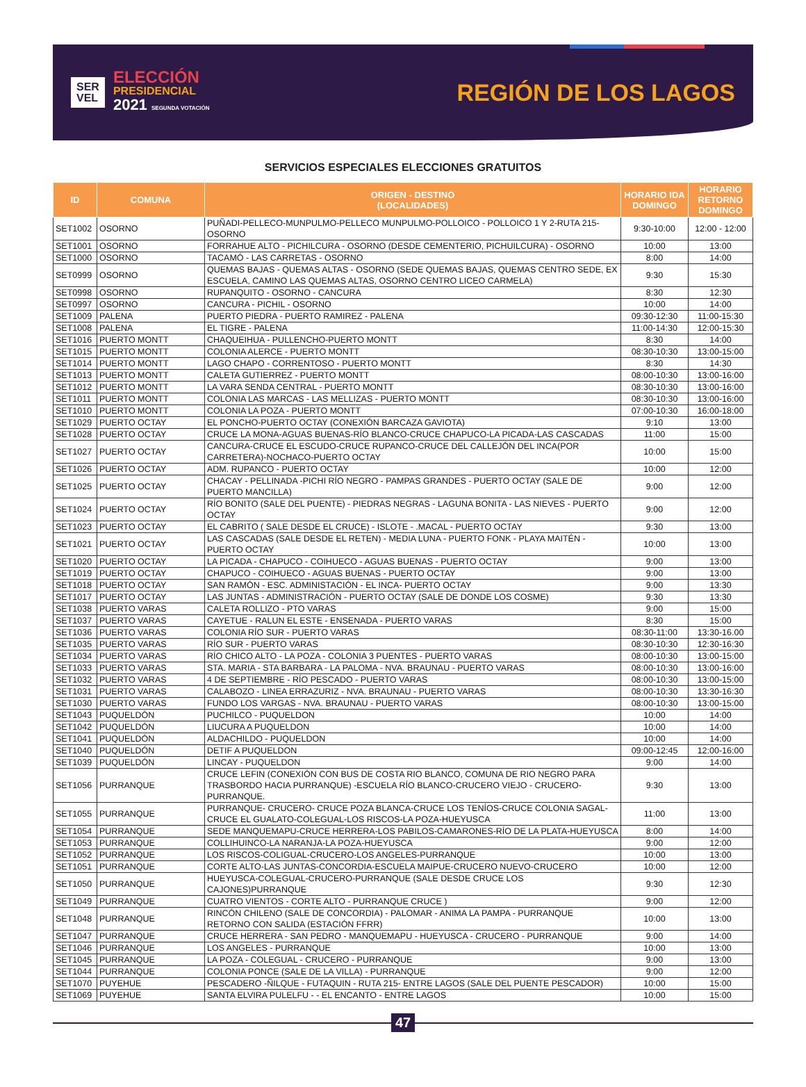SER
VEL
ELECCIÓN
PRESIDENCIAL
2021 SEGUNDA VOTACIÓN
REGIÓN DE LOS LAGOS
SERVICIOS ESPECIALES ELECCIONES GRATUITOS
| ID | COMUNA | ORIGEN - DESTINO (LOCALIDADES) | HORARIO IDA DOMINGO | HORARIO RETORNO DOMINGO |
| --- | --- | --- | --- | --- |
| SET1002 | OSORNO | PUÑADI-PELLECO-MUNPULMO-PELLECO MUNPULMO-POLLOICO - POLLOICO 1 Y 2-RUTA 215-OSORNO | 9:30-10:00 | 12:00 - 12:00 |
| SET1001 | OSORNO | FORRAHUE ALTO - PICHILCURA - OSORNO (DESDE CEMENTERIO, PICHUILCURA) - OSORNO | 10:00 | 13:00 |
| SET1000 | OSORNO | TACAMÓ - LAS CARRETAS - OSORNO | 8:00 | 14:00 |
| SET0999 | OSORNO | QUEMAS BAJAS - QUEMAS ALTAS - OSORNO (SEDE QUEMAS BAJAS, QUEMAS CENTRO SEDE, EX ESCUELA, CAMINO LAS QUEMAS ALTAS, OSORNO CENTRO LICEO CARMELA) | 9:30 | 15:30 |
| SET0998 | OSORNO | RUPANQUITO - OSORNO - CANCURA | 8:30 | 12:30 |
| SET0997 | OSORNO | CANCURA - PICHIL - OSORNO | 10:00 | 14:00 |
| SET1009 | PALENA | PUERTO PIEDRA - PUERTO RAMIREZ - PALENA | 09:30-12:30 | 11:00-15:30 |
| SET1008 | PALENA | EL TIGRE - PALENA | 11:00-14:30 | 12:00-15:30 |
| SET1016 | PUERTO MONTT | CHAQUEIHUA - PULLENCHO-PUERTO MONTT | 8:30 | 14:00 |
| SET1015 | PUERTO MONTT | COLONIA ALERCE - PUERTO MONTT | 08:30-10:30 | 13:00-15:00 |
| SET1014 | PUERTO MONTT | LAGO CHAPO - CORRENTOSO - PUERTO MONTT | 8:30 | 14:30 |
| SET1013 | PUERTO MONTT | CALETA GUTIERREZ - PUERTO MONTT | 08:00-10:30 | 13:00-16:00 |
| SET1012 | PUERTO MONTT | LA VARA SENDA CENTRAL - PUERTO MONTT | 08:30-10:30 | 13:00-16:00 |
| SET1011 | PUERTO MONTT | COLONIA LAS MARCAS - LAS MELLIZAS - PUERTO MONTT | 08:30-10:30 | 13:00-16:00 |
| SET1010 | PUERTO MONTT | COLONIA LA POZA - PUERTO MONTT | 07:00-10:30 | 16:00-18:00 |
| SET1029 | PUERTO OCTAY | EL PONCHO-PUERTO OCTAY (CONEXIÓN BARCAZA GAVIOTA) | 9:10 | 13:00 |
| SET1028 | PUERTO OCTAY | CRUCE LA MONA-AGUAS BUENAS-RÍO BLANCO-CRUCE CHAPUCO-LA PICADA-LAS CASCADAS | 11:00 | 15:00 |
| SET1027 | PUERTO OCTAY | CANCURA-CRUCE EL ESCUDO-CRUCE RUPANCO-CRUCE DEL CALLEJÓN DEL INCA(POR CARRETERA)-NOCHACO-PUERTO OCTAY | 10:00 | 15:00 |
| SET1026 | PUERTO OCTAY | ADM. RUPANCO - PUERTO OCTAY | 10:00 | 12:00 |
| SET1025 | PUERTO OCTAY | CHACAY - PELLINADA -PICHI RÍO NEGRO - PAMPAS GRANDES - PUERTO OCTAY (SALE DE PUERTO MANCILLA) | 9:00 | 12:00 |
| SET1024 | PUERTO OCTAY | RÍO BONITO (SALE DEL PUENTE) - PIEDRAS NEGRAS - LAGUNA BONITA - LAS NIEVES - PUERTO OCTAY | 9:00 | 12:00 |
| SET1023 | PUERTO OCTAY | EL CABRITO ( SALE DESDE EL CRUCE) - ISLOTE - .MACAL - PUERTO OCTAY | 9:30 | 13:00 |
| SET1021 | PUERTO OCTAY | LAS CASCADAS (SALE DESDE EL RETEN) - MEDIA LUNA - PUERTO FONK - PLAYA MAITÉN - PUERTO OCTAY | 10:00 | 13:00 |
| SET1020 | PUERTO OCTAY | LA PICADA - CHAPUCO - COIHUECO - AGUAS BUENAS - PUERTO OCTAY | 9:00 | 13:00 |
| SET1019 | PUERTO OCTAY | CHAPUCO - COIHUECO - AGUAS BUENAS - PUERTO OCTAY | 9:00 | 13:00 |
| SET1018 | PUERTO OCTAY | SAN RAMÓN - ESC. ADMINISTACIÓN - EL INCA- PUERTO OCTAY | 9:00 | 13:30 |
| SET1017 | PUERTO OCTAY | LAS JUNTAS - ADMINISTRACIÓN - PUERTO OCTAY (SALE DE DONDE LOS COSME) | 9:30 | 13:30 |
| SET1038 | PUERTO VARAS | CALETA ROLLIZO - PTO VARAS | 9:00 | 15:00 |
| SET1037 | PUERTO VARAS | CAYETUE - RALUN EL ESTE - ENSENADA - PUERTO VARAS | 8:30 | 15:00 |
| SET1036 | PUERTO VARAS | COLONIA RÍO SUR - PUERTO VARAS | 08:30-11:00 | 13:30-16.00 |
| SET1035 | PUERTO VARAS | RÍO SUR - PUERTO VARAS | 08:30-10:30 | 12:30-16:30 |
| SET1034 | PUERTO VARAS | RÍO CHICO ALTO - LA POZA - COLONIA 3 PUENTES - PUERTO VARAS | 08:00-10:30 | 13:00-15:00 |
| SET1033 | PUERTO VARAS | STA. MARIA - STA BARBARA - LA PALOMA - NVA. BRAUNAU - PUERTO VARAS | 08:00-10:30 | 13:00-16:00 |
| SET1032 | PUERTO VARAS | 4 DE SEPTIEMBRE - RÍO PESCADO - PUERTO VARAS | 08:00-10:30 | 13:00-15:00 |
| SET1031 | PUERTO VARAS | CALABOZO - LINEA ERRAZURIZ - NVA. BRAUNAU - PUERTO VARAS | 08:00-10:30 | 13:30-16:30 |
| SET1030 | PUERTO VARAS | FUNDO LOS VARGAS - NVA. BRAUNAU - PUERTO VARAS | 08:00-10:30 | 13:00-15:00 |
| SET1043 | PUQUELDÓN | PUCHILCO - PUQUELDON | 10:00 | 14:00 |
| SET1042 | PUQUELDÓN | LIUCURA A PUQUELDON | 10:00 | 14:00 |
| SET1041 | PUQUELDÓN | ALDACHILDO - PUQUELDON | 10:00 | 14:00 |
| SET1040 | PUQUELDÓN | DETIF A PUQUELDON | 09:00-12:45 | 12:00-16:00 |
| SET1039 | PUQUELDÓN | LINCAY - PUQUELDON | 9:00 | 14:00 |
| SET1056 | PURRANQUE | CRUCE LEFIN (CONEXIÓN CON BUS DE COSTA RIO BLANCO, COMUNA DE RIO NEGRO PARA TRASBORDO HACIA PURRANQUE) -ESCUELA RÍO BLANCO-CRUCERO VIEJO - CRUCERO-PURRANQUE. | 9:30 | 13:00 |
| SET1055 | PURRANQUE | PURRANQUE- CRUCERO- CRUCE POZA BLANCA-CRUCE LOS TENÍOS-CRUCE COLONIA SAGAL-CRUCE EL GUALATO-COLEGUAL-LOS RISCOS-LA POZA-HUEYUSCA | 11:00 | 13:00 |
| SET1054 | PURRANQUE | SEDE MANQUEMAPU-CRUCE HERRERA-LOS PABILOS-CAMARONES-RÍO DE LA PLATA-HUEYUSCA | 8:00 | 14:00 |
| SET1053 | PURRANQUE | COLLIHUINCO-LA NARANJA-LA POZA-HUEYUSCA | 9:00 | 12:00 |
| SET1052 | PURRANQUE | LOS RISCOS-COLIGUAL-CRUCERO-LOS ANGELES-PURRANQUE | 10:00 | 13:00 |
| SET1051 | PURRANQUE | CORTE ALTO-LAS JUNTAS-CONCORDIA-ESCUELA MAIPUE-CRUCERO NUEVO-CRUCERO | 10:00 | 12:00 |
| SET1050 | PURRANQUE | HUEYUSCA-COLEGUAL-CRUCERO-PURRANQUE (SALE DESDE CRUCE LOS CAJONES)PURRANQUE | 9:30 | 12:30 |
| SET1049 | PURRANQUE | CUATRO VIENTOS - CORTE ALTO - PURRANQUE CRUCE ) | 9:00 | 12:00 |
| SET1048 | PURRANQUE | RINCÓN CHILENO (SALE DE CONCORDIA) - PALOMAR - ANIMA LA PAMPA - PURRANQUE RETORNO CON SALIDA (ESTACIÓN FFRR) | 10:00 | 13:00 |
| SET1047 | PURRANQUE | CRUCE HERRERA - SAN PEDRO - MANQUEMAPU - HUEYUSCA - CRUCERO - PURRANQUE | 9:00 | 14:00 |
| SET1046 | PURRANQUE | LOS ANGELES - PURRANQUE | 10:00 | 13:00 |
| SET1045 | PURRANQUE | LA POZA - COLEGUAL - CRUCERO - PURRANQUE | 9:00 | 13:00 |
| SET1044 | PURRANQUE | COLONIA PONCE (SALE DE LA VILLA) - PURRANQUE | 9:00 | 12:00 |
| SET1070 | PUYEHUE | PESCADERO -ÑILQUE - FUTAQUIN - RUTA 215- ENTRE LAGOS (SALE DEL PUENTE PESCADOR) | 10:00 | 15:00 |
| SET1069 | PUYEHUE | SANTA ELVIRA PULELFU - - EL ENCANTO - ENTRE LAGOS | 10:00 | 15:00 |
47